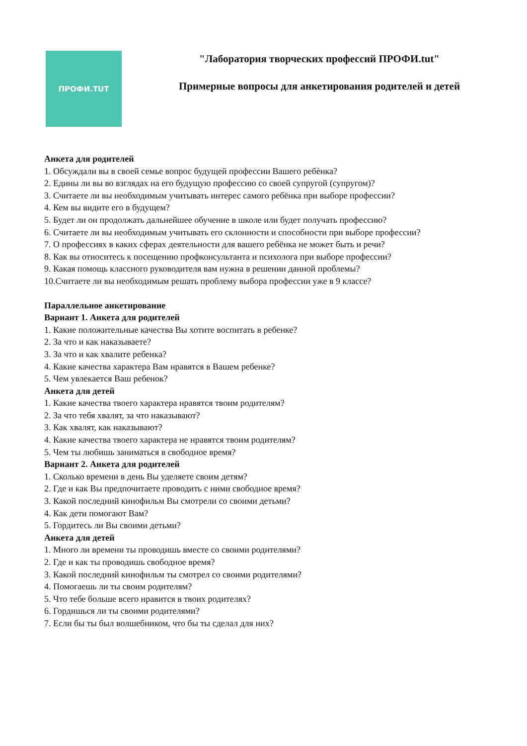ПРОФИ.TUT
"Лаборатория творческих профессий ПРОФИ.tut"
Примерные вопросы для анкетирования родителей и детей
Анкета для родителей
1. Обсуждали вы в своей семье вопрос будущей профессии Вашего ребѐнка?
2. Едины ли вы во взглядах на его будущую профессию со своей супругой (супругом)?
3. Считаете ли вы необходимым учитывать интерес самого ребёнка при выборе профессии?
4. Кем вы видите его в будущем?
5. Будет ли он продолжать дальнейшее обучение в школе или будет получать профессию?
6. Считаете ли вы необходимым учитывать его склонности и способности при выборе профессии?
7. О профессиях в каких сферах деятельности для вашего ребёнка не может быть и речи?
8. Как вы относитесь к посещению профконсультанта и психолога при выборе профессии?
9. Какая помощь классного руководителя вам нужна в решении данной проблемы?
10.Считаете ли вы необходимым решать проблему выбора профессии уже в 9 классе?
Параллельное анкетирование
Вариант 1. Анкета для родителей
1. Какие положительные качества Вы хотите воспитать в ребенке?
2. За что и как наказываете?
3. За что и как хвалите ребенка?
4. Какие качества характера Вам нравятся в Вашем ребенке?
5. Чем увлекается Ваш ребенок?
Анкета для детей
1. Какие качества твоего характера нравятся твоим родителям?
2. За что тебя хвалят, за что наказывают?
3. Как хвалят, как наказывают?
4. Какие качества твоего характера не нравятся твоим родителям?
5. Чем ты любишь заниматься в свободное время?
Вариант 2. Анкета для родителей
1. Сколько времени в день Вы уделяете своим детям?
2. Где и как Вы предпочитаете проводить с ними свободное время?
3. Какой последний кинофильм Вы смотрели со своими детьми?
4. Как дети помогают Вам?
5. Гордитесь ли Вы своими детьми?
Анкета для детей
1. Много ли времени ты проводишь вместе со своими родителями?
2. Где и как ты проводишь свободное время?
3. Какой последний кинофильм ты смотрел со своими родителями?
4. Помогаешь ли ты своим родителям?
5. Что тебе больше всего нравится в твоих родителях?
6. Гордишься ли ты своими родителями?
7. Если бы ты был волшебником, что бы ты сделал для них?